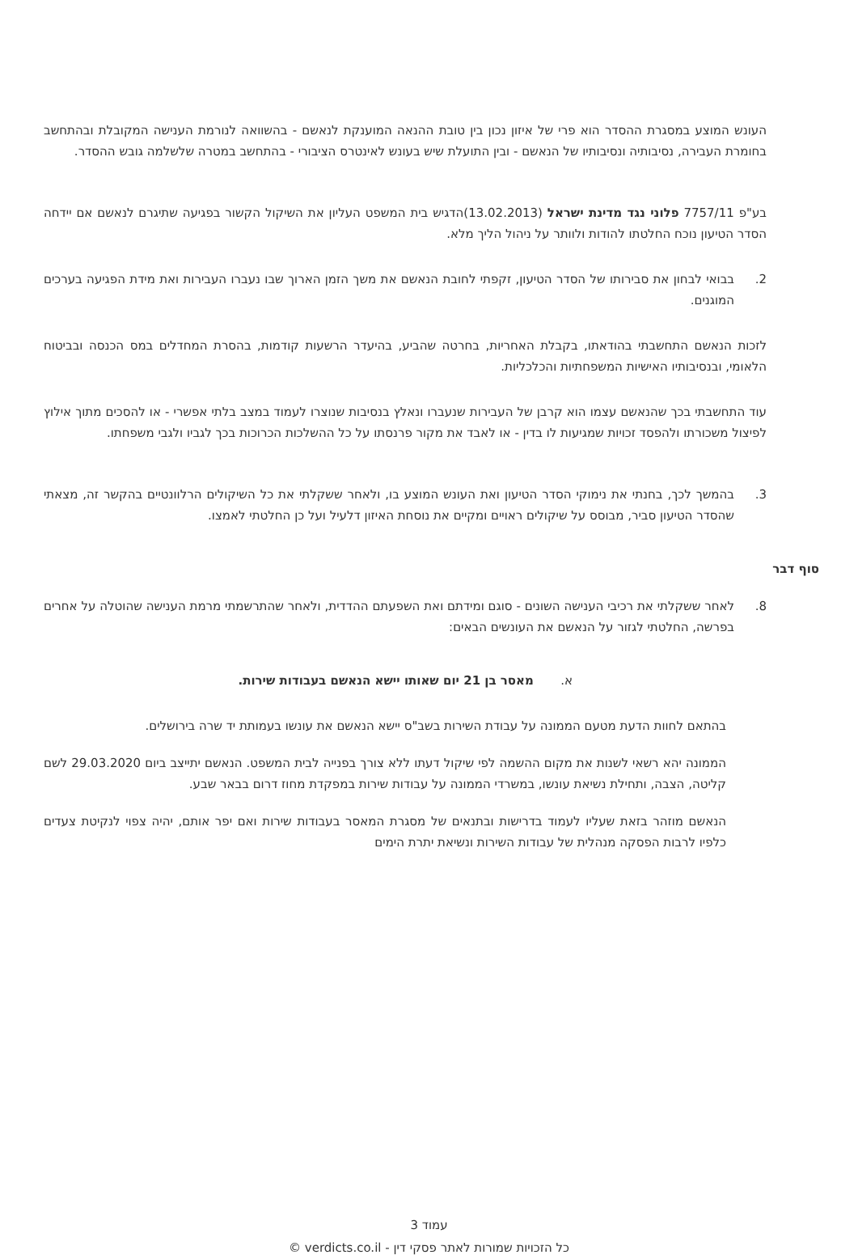העונש המוצע במסגרת ההסדר הוא פרי של איזון נכון בין טובת ההנאה המוענקת לנאשם - בהשוואה לנורמת הענישה המקובלת ובהתחשב בחומרת העבירה, נסיבותיה ונסיבותיו של הנאשם - ובין התועלת שיש בעונש לאינטרס הציבורי - בהתחשב במטרה שלשלמה גובש ההסדר.
בע"פ 7757/11 פלוני נגד מדינת ישראל (13.02.2013)הדגיש בית המשפט העליון את השיקול הקשור בפגיעה שתיגרם לנאשם אם יידחה הסדר הטיעון נוכח החלטתו להודות ולוותר על ניהול הליך מלא.
2. בבואי לבחון את סבירותו של הסדר הטיעון, זקפתי לחובת הנאשם את משך הזמן הארוך שבו נעברו העבירות ואת מידת הפגיעה בערכים המוגנים.
לזכות הנאשם התחשבתי בהודאתו, בקבלת האחריות, בחרטה שהביע, בהיעדר הרשעות קודמות, בהסרת המחדלים במס הכנסה ובביטוח הלאומי, ובנסיבותיו האישיות המשפחתיות והכלכליות.
עוד התחשבתי בכך שהנאשם עצמו הוא קרבן של העבירות שנעברו ונאלץ בנסיבות שנוצרו לעמוד במצב בלתי אפשרי - או להסכים מתוך אילוץ לפיצול משכורתו ולהפסד זכויות שמגיעות לו בדין - או לאבד את מקור פרנסתו על כל ההשלכות הכרוכות בכך לגביו ולגבי משפחתו.
3. בהמשך לכך, בחנתי את נימוקי הסדר הטיעון ואת העונש המוצע בו, ולאחר ששקלתי את כל השיקולים הרלוונטיים בהקשר זה, מצאתי שהסדר הטיעון סביר, מבוסס על שיקולים ראויים ומקיים את נוסחת האיזון דלעיל ועל כן החלטתי לאמצו.
סוף דבר
8. לאחר ששקלתי את רכיבי הענישה השונים - סוגם ומידתם ואת השפעתם ההדדית, ולאחר שהתרשמתי מרמת הענישה שהוטלה על אחרים בפרשה, החלטתי לגזור על הנאשם את העונשים הבאים:
א. מאסר בן 21 יום שאותו יישא הנאשם בעבודות שירות.
בהתאם לחוות הדעת מטעם הממונה על עבודת השירות בשב"ס יישא הנאשם את עונשו בעמותת יד שרה בירושלים.
הממונה יהא רשאי לשנות את מקום ההשמה לפי שיקול דעתו ללא צורך בפנייה לבית המשפט. הנאשם יתייצב ביום 29.03.2020 לשם קליטה, הצבה, ותחילת נשיאת עונשו, במשרדי הממונה על עבודות שירות במפקדת מחוז דרום בבאר שבע.
הנאשם מוזהר בזאת שעליו לעמוד בדרישות ובתנאים של מסגרת המאסר בעבודות שירות ואם יפר אותם, יהיה צפוי לנקיטת צעדים כלפיו לרבות הפסקה מנהלית של עבודות השירות ונשיאת יתרת הימים
עמוד 3
כל הזכויות שמורות לאתר פסקי דין - verdicts.co.il ©